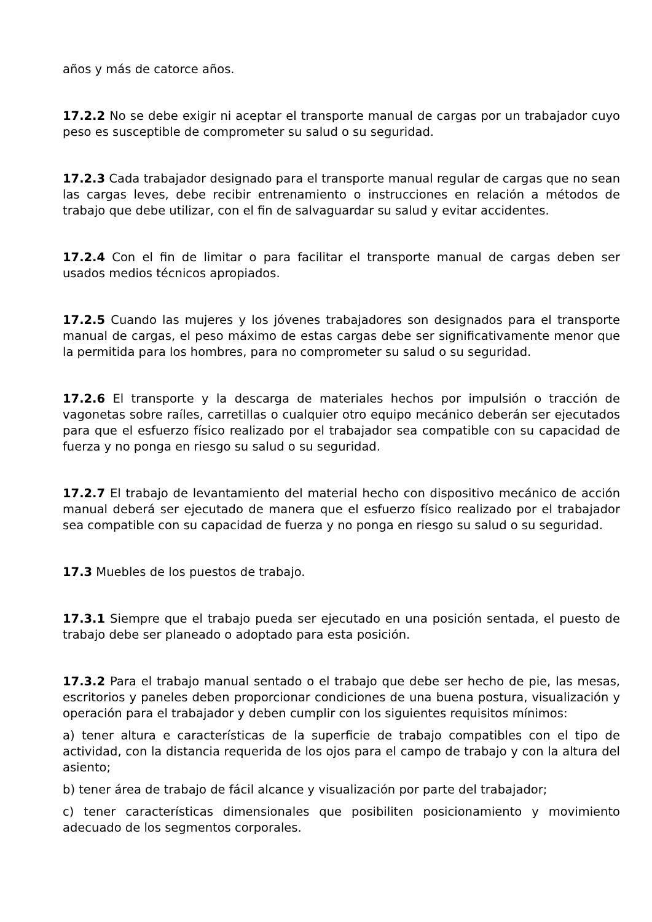años y más de catorce años.
17.2.2 No se debe exigir ni aceptar el transporte manual de cargas por un trabajador cuyo peso es susceptible de comprometer su salud o su seguridad.
17.2.3 Cada trabajador designado para el transporte manual regular de cargas que no sean las cargas leves, debe recibir entrenamiento o instrucciones en relación a métodos de trabajo que debe utilizar, con el fin de salvaguardar su salud y evitar accidentes.
17.2.4 Con el fin de limitar o para facilitar el transporte manual de cargas deben ser usados medios técnicos apropiados.
17.2.5 Cuando las mujeres y los jóvenes trabajadores son designados para el transporte manual de cargas, el peso máximo de estas cargas debe ser significativamente menor que la permitida para los hombres, para no comprometer su salud o su seguridad.
17.2.6 El transporte y la descarga de materiales hechos por impulsión o tracción de vagonetas sobre raíles, carretillas o cualquier otro equipo mecánico deberán ser ejecutados para que el esfuerzo físico realizado por el trabajador sea compatible con su capacidad de fuerza y no ponga en riesgo su salud o su seguridad.
17.2.7 El trabajo de levantamiento del material hecho con dispositivo mecánico de acción manual deberá ser ejecutado de manera que el esfuerzo físico realizado por el trabajador sea compatible con su capacidad de fuerza y no ponga en riesgo su salud o su seguridad.
17.3 Muebles de los puestos de trabajo.
17.3.1 Siempre que el trabajo pueda ser ejecutado en una posición sentada, el puesto de trabajo debe ser planeado o adoptado para esta posición.
17.3.2 Para el trabajo manual sentado o el trabajo que debe ser hecho de pie, las mesas, escritorios y paneles deben proporcionar condiciones de una buena postura, visualización y operación para el trabajador y deben cumplir con los siguientes requisitos mínimos:
a) tener altura e características de la superficie de trabajo compatibles con el tipo de actividad, con la distancia requerida de los ojos para el campo de trabajo y con la altura del asiento;
b) tener área de trabajo de fácil alcance y visualización por parte del trabajador;
c) tener características dimensionales que posibiliten posicionamiento y movimiento adecuado de los segmentos corporales.